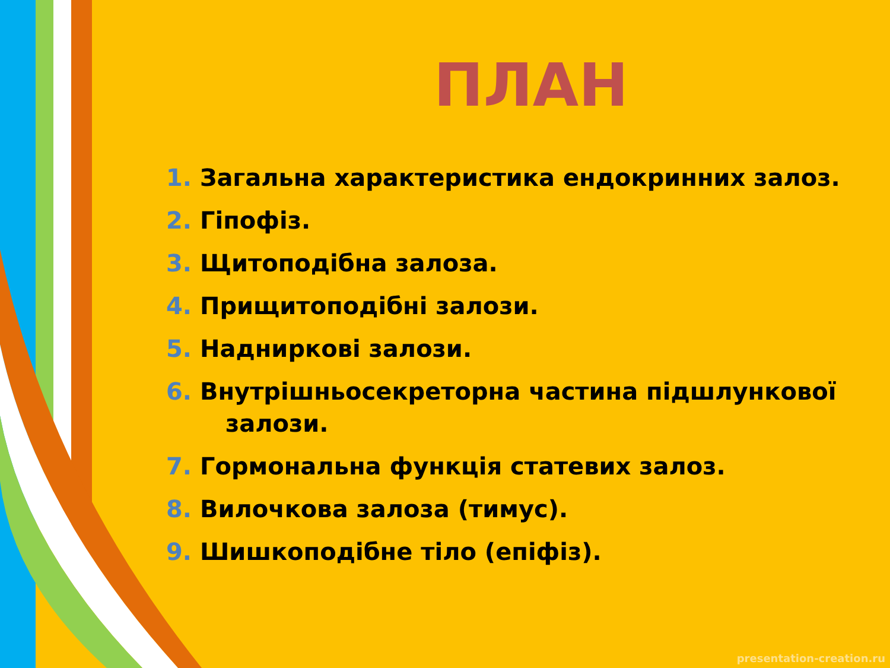ПЛАН
1. Загальна характеристика ендокринних залоз.
2. Гіпофіз.
3. Щитоподібна залоза.
4. Прищитоподібні залози.
5. Надниркові залози.
6. Внутрішньосекреторна частина підшлункової
залози.
7. Гормональна функція статевих залоз.
8. Вилочкова залоза (тимус).
9. Шишкоподібне тіло (епіфіз).
presentation-creation.ru